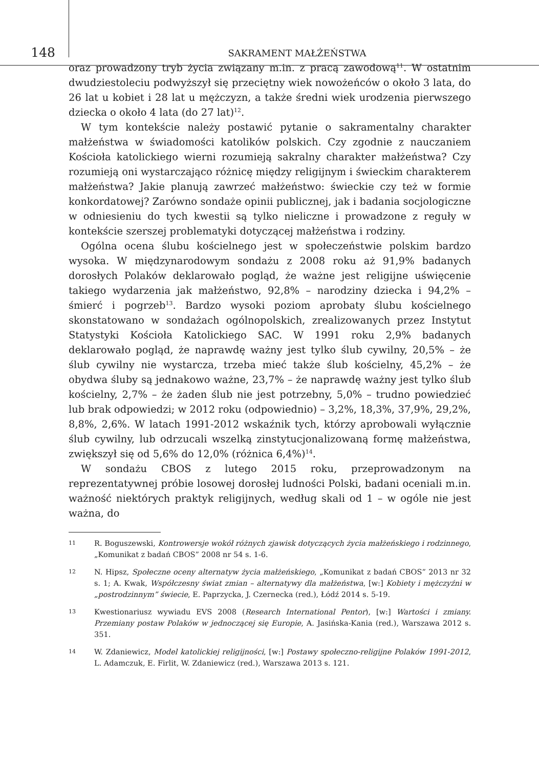148
SAKRAMENT MAŁŻEŃSTWA
oraz prowadzony tryb życia związany m.in. z pracą zawodową<sup>11</sup>. W ostatnim dwudziestoleciu podwyższył się przeciętny wiek nowożeńców o około 3 lata, do 26 lat u kobiet i 28 lat u mężczyzn, a także średni wiek urodzenia pierwszego dziecka o około 4 lata (do 27 lat)<sup>12</sup>.
W tym kontekście należy postawić pytanie o sakramentalny charakter małżeństwa w świadomości katolików polskich. Czy zgodnie z nauczaniem Kościoła katolickiego wierni rozumieją sakralny charakter małżeństwa? Czy rozumieją oni wystarczająco różnicę między religijnym i świeckim charakterem małżeństwa? Jakie planują zawrzeć małżeństwo: świeckie czy też w formie konkordatowej? Zarówno sondaże opinii publicznej, jak i badania socjologiczne w odniesieniu do tych kwestii są tylko nieliczne i prowadzone z reguły w kontekście szerszej problematyki dotyczącej małżeństwa i rodziny.
Ogólna ocena ślubu kościelnego jest w społeczeństwie polskim bardzo wysoka. W międzynarodowym sondażu z 2008 roku aż 91,9% badanych dorosłych Polaków deklarowało pogląd, że ważne jest religijne uświęcenie takiego wydarzenia jak małżeństwo, 92,8% – narodziny dziecka i 94,2% – śmierć i pogrzeb<sup>13</sup>. Bardzo wysoki poziom aprobaty ślubu kościelnego skonstatowano w sondażach ogólnopolskich, zrealizowanych przez Instytut Statystyki Kościoła Katolickiego SAC. W 1991 roku 2,9% badanych deklarowało pogląd, że naprawdę ważny jest tylko ślub cywilny, 20,5% – że ślub cywilny nie wystarcza, trzeba mieć także ślub kościelny, 45,2% – że obydwa śluby są jednakowo ważne, 23,7% – że naprawdę ważny jest tylko ślub kościelny, 2,7% – że żaden ślub nie jest potrzebny, 5,0% – trudno powiedzieć lub brak odpowiedzi; w 2012 roku (odpowiednio) – 3,2%, 18,3%, 37,9%, 29,2%, 8,8%, 2,6%. W latach 1991-2012 wskaźnik tych, którzy aprobowali wyłącznie ślub cywilny, lub odrzucali wszelką zinstytucjonalizowaną formę małżeństwa, zwiększył się od 5,6% do 12,0% (różnica 6,4%)<sup>14</sup>.
W sondażu CBOS z lutego 2015 roku, przeprowadzonym na reprezentatywnej próbie losowej dorosłej ludności Polski, badani oceniali m.in. ważność niektórych praktyk religijnych, według skali od 1 – w ogóle nie jest ważna, do
11 R. Boguszewski, Kontrowersje wokół różnych zjawisk dotyczących życia małżeńskiego i rodzinnego, „Komunikat z badań CBOS” 2008 nr 54 s. 1-6.
12 N. Hipsz, Społeczne oceny alternatyw życia małżeńskiego, „Komunikat z badań CBOS” 2013 nr 32 s. 1; A. Kwak, Współczesny świat zmian – alternatywy dla małżeństwa, [w:] Kobiety i mężczyźni w „postrodzinnym” świecie, E. Paprzycka, J. Czernecka (red.), Łódź 2014 s. 5-19.
13 Kwestionariusz wywiadu EVS 2008 (Research International Pentor), [w:] Wartości i zmiany. Przemiany postaw Polaków w jednoczącej się Europie, A. Jasińska-Kania (red.), Warszawa 2012 s. 351.
14 W. Zdaniewicz, Model katolickiej religijności, [w:] Postawy społeczno-religijne Polaków 1991-2012, L. Adamczuk, E. Firlit, W. Zdaniewicz (red.), Warszawa 2013 s. 121.